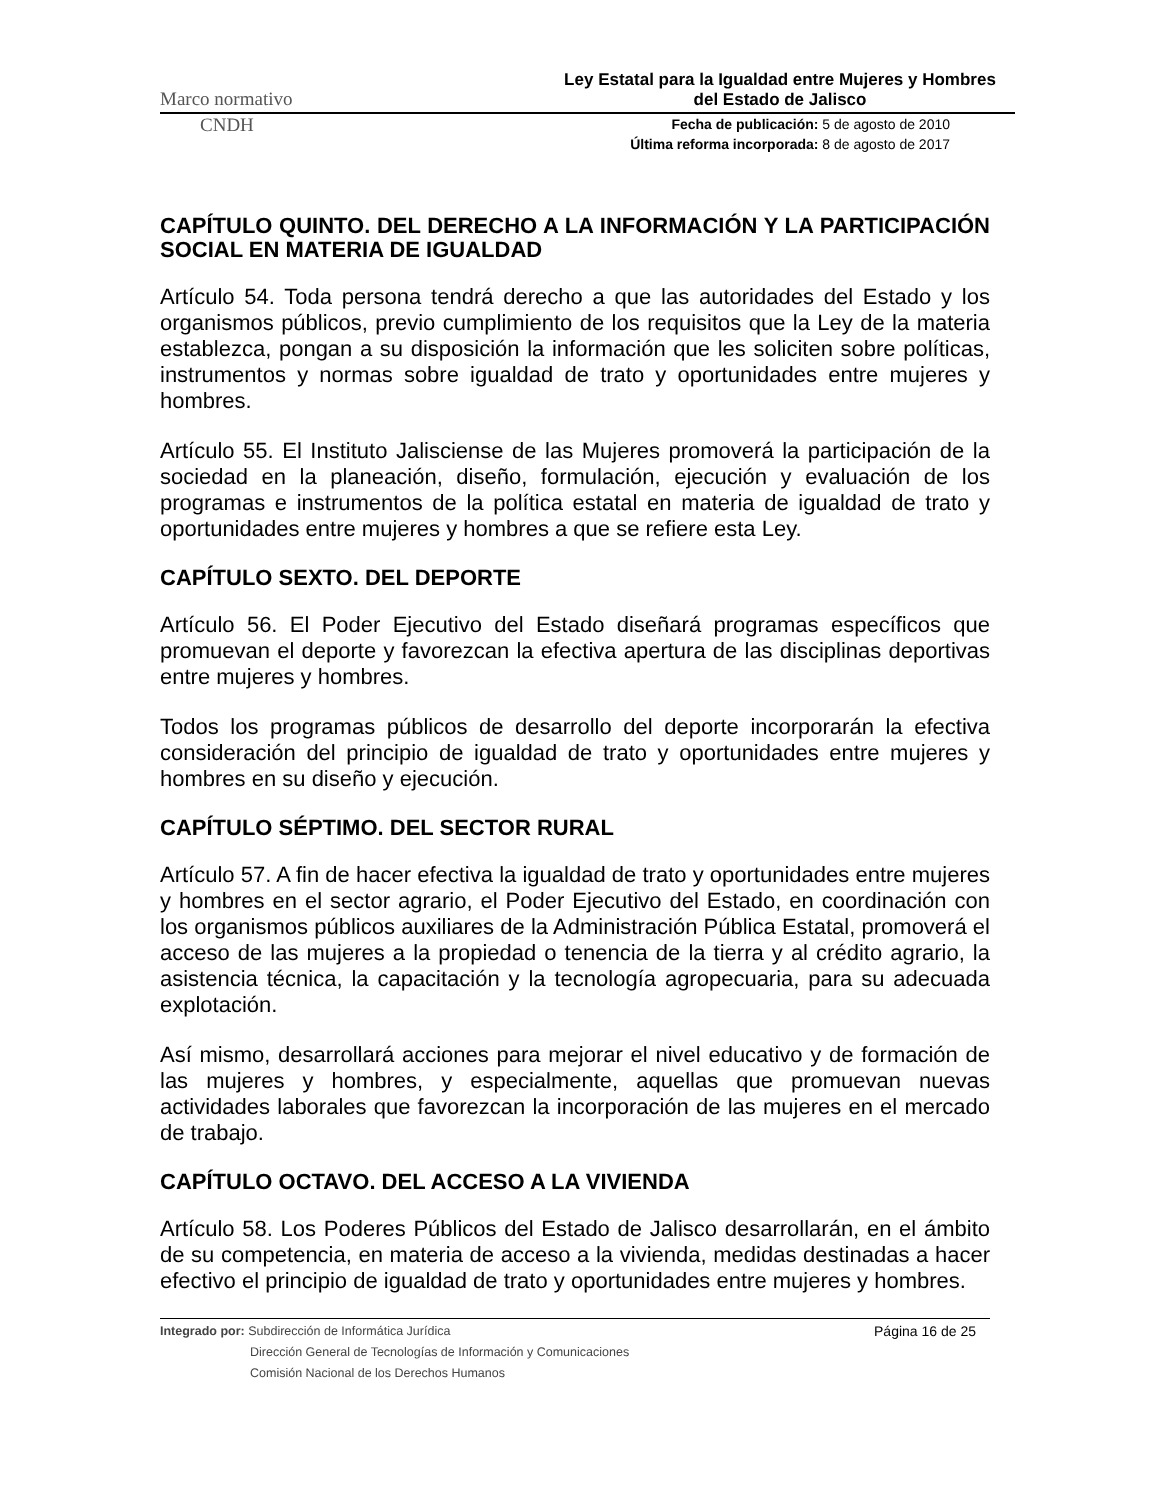Marco normativo Ley Estatal para la Igualdad entre Mujeres y Hombres
del Estado de Jalisco
CNDH Fecha de publicación: 5 de agosto de 2010
Última reforma incorporada: 8 de agosto de 2017
CAPÍTULO QUINTO. DEL DERECHO A LA INFORMACIÓN Y LA PARTICIPACIÓN SOCIAL EN MATERIA DE IGUALDAD
Artículo 54. Toda persona tendrá derecho a que las autoridades del Estado y los organismos públicos, previo cumplimiento de los requisitos que la Ley de la materia establezca, pongan a su disposición la información que les soliciten sobre políticas, instrumentos y normas sobre igualdad de trato y oportunidades entre mujeres y hombres.
Artículo 55. El Instituto Jalisciense de las Mujeres promoverá la participación de la sociedad en la planeación, diseño, formulación, ejecución y evaluación de los programas e instrumentos de la política estatal en materia de igualdad de trato y oportunidades entre mujeres y hombres a que se refiere esta Ley.
CAPÍTULO SEXTO. DEL DEPORTE
Artículo 56. El Poder Ejecutivo del Estado diseñará programas específicos que promuevan el deporte y favorezcan la efectiva apertura de las disciplinas deportivas entre mujeres y hombres.
Todos los programas públicos de desarrollo del deporte incorporarán la efectiva consideración del principio de igualdad de trato y oportunidades entre mujeres y hombres en su diseño y ejecución.
CAPÍTULO SÉPTIMO. DEL SECTOR RURAL
Artículo 57. A fin de hacer efectiva la igualdad de trato y oportunidades entre mujeres y hombres en el sector agrario, el Poder Ejecutivo del Estado, en coordinación con los organismos públicos auxiliares de la Administración Pública Estatal, promoverá el acceso de las mujeres a la propiedad o tenencia de la tierra y al crédito agrario, la asistencia técnica, la capacitación y la tecnología agropecuaria, para su adecuada explotación.
Así mismo, desarrollará acciones para mejorar el nivel educativo y de formación de las mujeres y hombres, y especialmente, aquellas que promuevan nuevas actividades laborales que favorezcan la incorporación de las mujeres en el mercado de trabajo.
CAPÍTULO OCTAVO. DEL ACCESO A LA VIVIENDA
Artículo 58. Los Poderes Públicos del Estado de Jalisco desarrollarán, en el ámbito de su competencia, en materia de acceso a la vivienda, medidas destinadas a hacer efectivo el principio de igualdad de trato y oportunidades entre mujeres y hombres.
Integrado por: Subdirección de Informática Jurídica
Dirección General de Tecnologías de Información y Comunicaciones
Comisión Nacional de los Derechos Humanos
Página 16 de 25